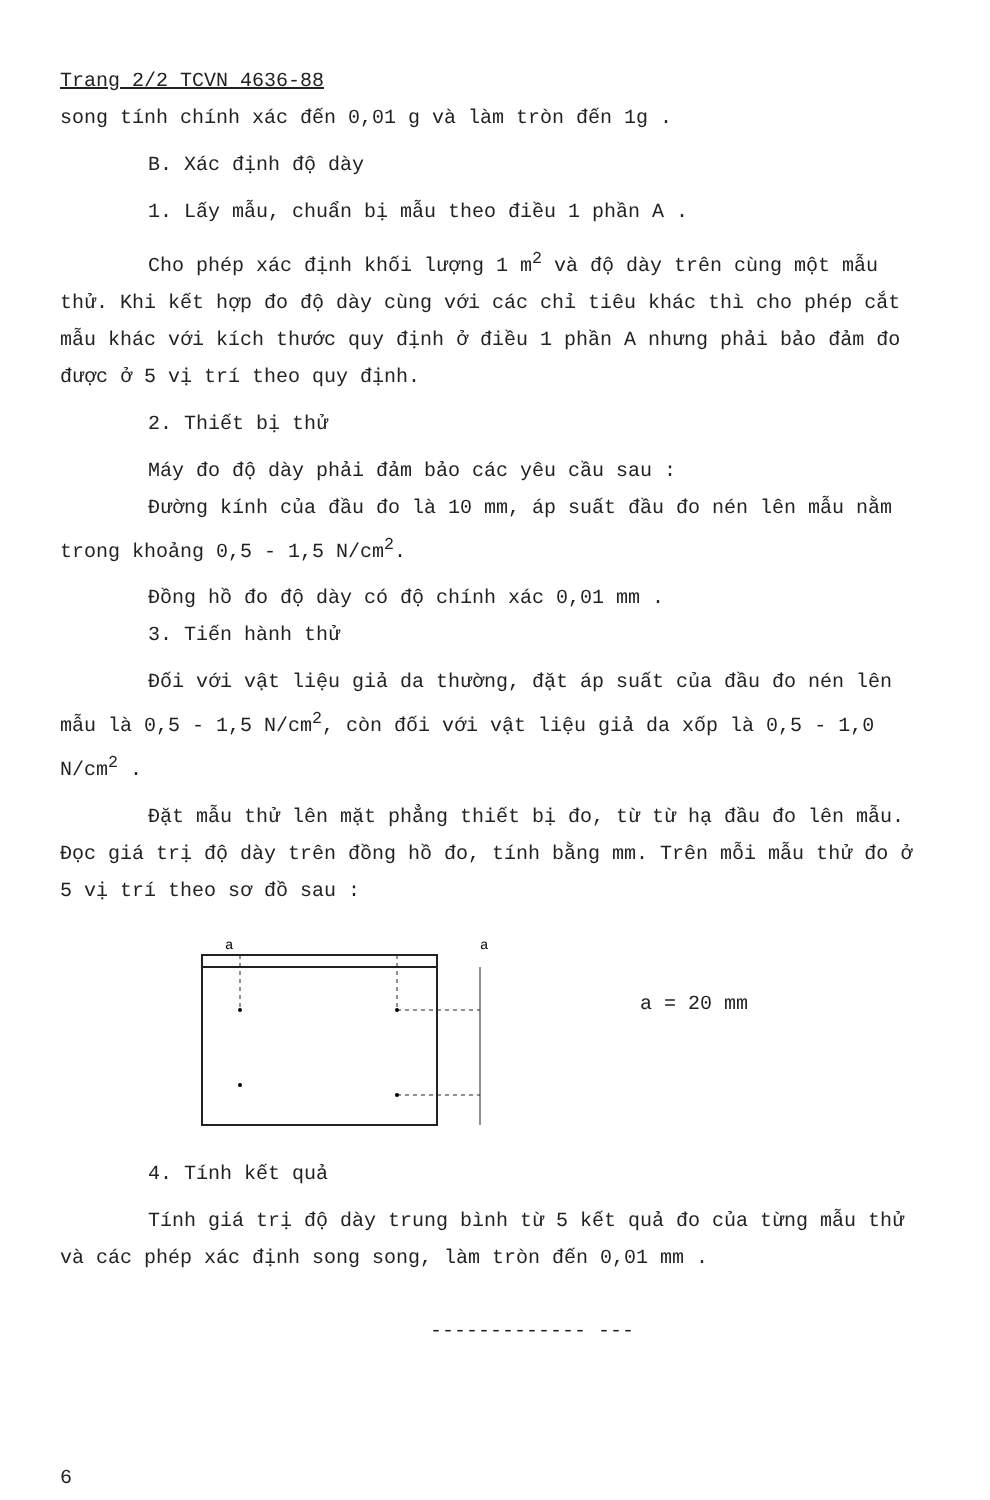Trang 2/2 TCVN 4636-88
song tính chính xác đến 0,01 g và làm tròn đến 1g .
B. Xác định độ dày
1. Lấy mẫu, chuẩn bị mẫu theo điều 1 phần A .
Cho phép xác định khối lượng 1 m<sup>2</sup> và độ dày trên cùng một mẫu thử. Khi kết hợp đo độ dày cùng với các chỉ tiêu khác thì cho phép cắt mẫu khác với kích thước quy định ở điều 1 phần A nhưng phải bảo đảm đo được ở 5 vị trí theo quy định.
2. Thiết bị thử
Máy đo độ dày phải đảm bảo các yêu cầu sau :
Đường kính của đầu đo là 10 mm, áp suất đầu đo nén lên mẫu nằm trong khoảng 0,5 - 1,5 N/cm<sup>2</sup>.
Đồng hồ đo độ dày có độ chính xác 0,01 mm .
3. Tiến hành thử
Đối với vật liệu giả da thường, đặt áp suất của đầu đo nén lên mẫu là 0,5 - 1,5 N/cm<sup>2</sup>, còn đối với vật liệu giả da xốp là 0,5 - 1,0 N/cm<sup>2</sup> .
Đặt mẫu thử lên mặt phẳng thiết bị đo, từ từ hạ đầu đo lên mẫu. Đọc giá trị độ dày trên đồng hồ đo, tính bằng mm. Trên mỗi mẫu thử đo ở 5 vị trí theo sơ đồ sau :
a
a
a = 20 mm
4. Tính kết quả
Tính giá trị độ dày trung bình từ 5 kết quả đo của từng mẫu thử và các phép xác định song song, làm tròn đến 0,01 mm .
------------- ---
6